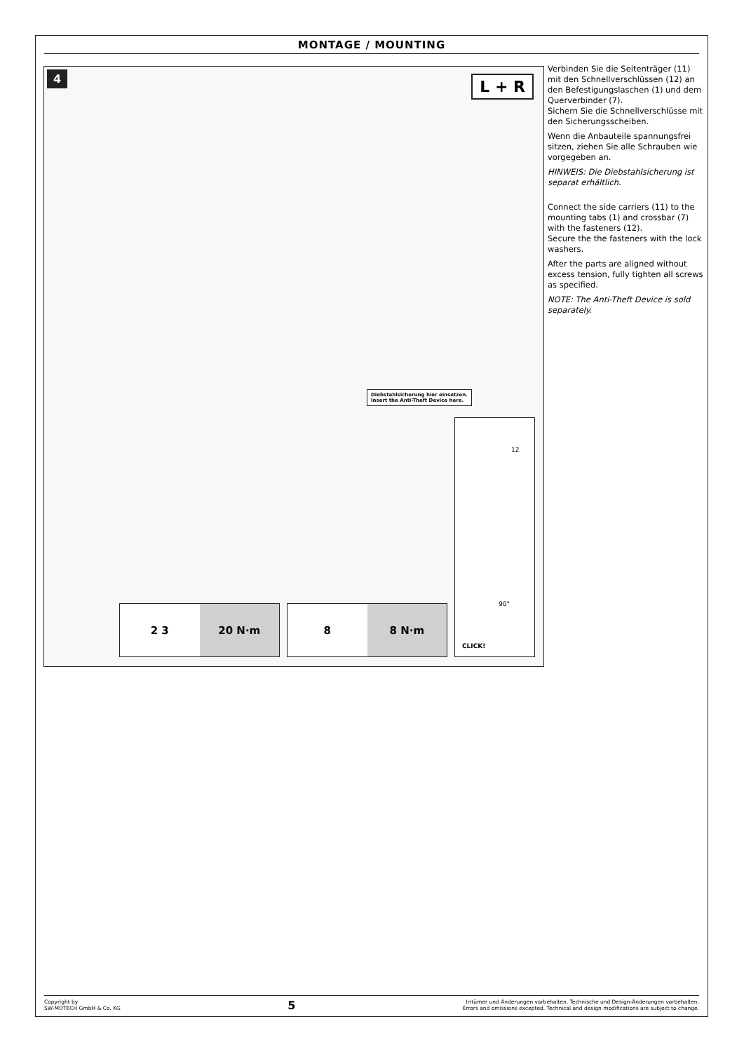MONTAGE / MOUNTING
4
L + R
Diebstahlsicherung hier einsetzen.
Insert the Anti-Theft Device here.
12
90°
CLICK!
2 3 20 N·m
8 8 N·m
Verbinden Sie die Seitenträger (11) mit den Schnellverschlüssen (12) an den Befestigungslaschen (1) und dem Querverbinder (7).
Sichern Sie die Schnellverschlüsse mit den Sicherungsscheiben.
Wenn die Anbauteile spannungsfrei sitzen, ziehen Sie alle Schrauben wie vorgegeben an.
HINWEIS: Die Diebstahlsicherung ist separat erhältlich.
Connect the side carriers (11) to the mounting tabs (1) and crossbar (7) with the fasteners (12).
Secure the the fasteners with the lock washers.
After the parts are aligned without excess tension, fully tighten all screws as specified.
NOTE: The Anti-Theft Device is sold separately.
Copyright by
SW-MOTECH GmbH & Co. KG
5
Irrtümer und Änderungen vorbehalten. Technische und Design-Änderungen vorbehalten.
Errors and omissions excepted. Technical and design modifications are subject to change.